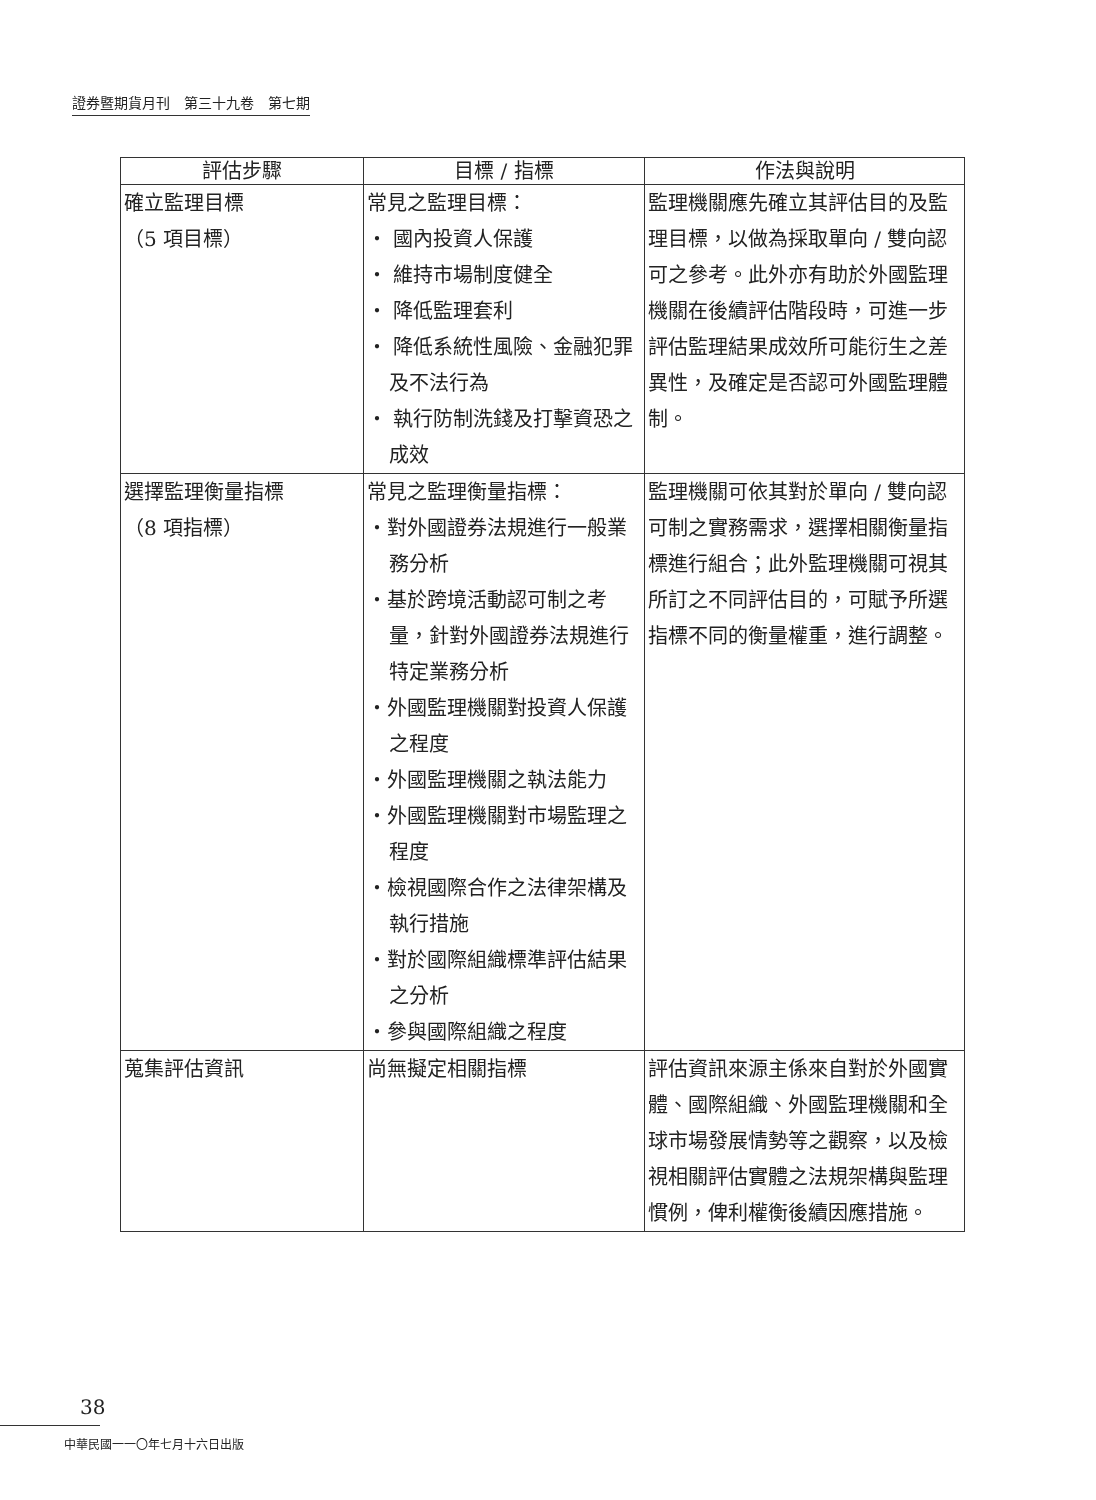證券暨期貨月刊　第三十九卷　第七期
| 評估步驟 | 目標 / 指標 | 作法與說明 |
| --- | --- | --- |
| 確立監理目標 （5 項目標） | 常見之監理目標： ・ 國內投資人保護 ・ 維持市場制度健全 ・ 降低監理套利 ・ 降低系統性風險、金融犯罪及不法行為 ・ 執行防制洗錢及打擊資恐之成效 | 監理機關應先確立其評估目的及監理目標，以做為採取單向 / 雙向認可之參考。此外亦有助於外國監理機關在後續評估階段時，可進一步評估監理結果成效所可能衍生之差異性，及確定是否認可外國監理體制。 |
| 選擇監理衡量指標 （8 項指標） | 常見之監理衡量指標： ・對外國證券法規進行一般業務分析 ・基於跨境活動認可制之考量，針對外國證券法規進行特定業務分析 ・外國監理機關對投資人保護之程度 ・外國監理機關之執法能力 ・外國監理機關對市場監理之程度 ・檢視國際合作之法律架構及執行措施 ・對於國際組織標準評估結果之分析 ・參與國際組織之程度 | 監理機關可依其對於單向 / 雙向認可制之實務需求，選擇相關衡量指標進行組合；此外監理機關可視其所訂之不同評估目的，可賦予所選指標不同的衡量權重，進行調整。 |
| 蒐集評估資訊 | 尚無擬定相關指標 | 評估資訊來源主係來自對於外國實體、國際組織、外國監理機關和全球市場發展情勢等之觀察，以及檢視相關評估實體之法規架構與監理慣例，俾利權衡後續因應措施。 |
38
中華民國一一〇年七月十六日出版